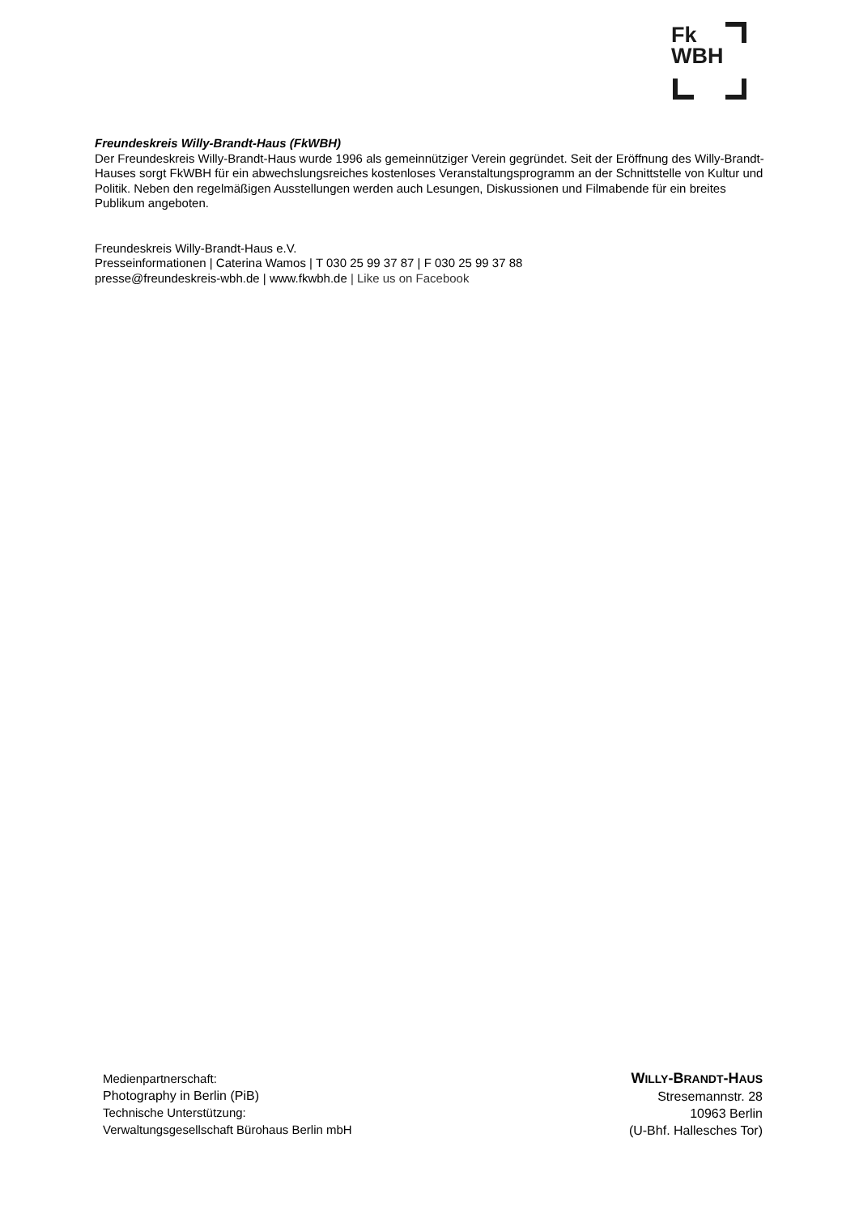Fk
WBH
Freundeskreis Willy-Brandt-Haus (FkWBH)
Der Freundeskreis Willy-Brandt-Haus wurde 1996 als gemeinnütziger Verein gegründet. Seit der Eröffnung des Willy-Brandt-Hauses sorgt FkWBH für ein abwechslungsreiches kostenloses Veranstaltungsprogramm an der Schnittstelle von Kultur und Politik. Neben den regelmäßigen Ausstellungen werden auch Lesungen, Diskussionen und Filmabende für ein breites Publikum angeboten.
Freundeskreis Willy-Brandt-Haus e.V.
Presseinformationen | Caterina Wamos | T 030 25 99 37 87 | F 030 25 99 37 88
presse@freundeskreis-wbh.de | www.fkwbh.de | Like us on Facebook
Medienpartnerschaft:
Photography in Berlin (PiB)
Technische Unterstützung:
Verwaltungsgesellschaft Bürohaus Berlin mbH
WILLY-BRANDT-HAUS
Stresemannstr. 28
10963 Berlin
(U-Bhf. Hallesches Tor)